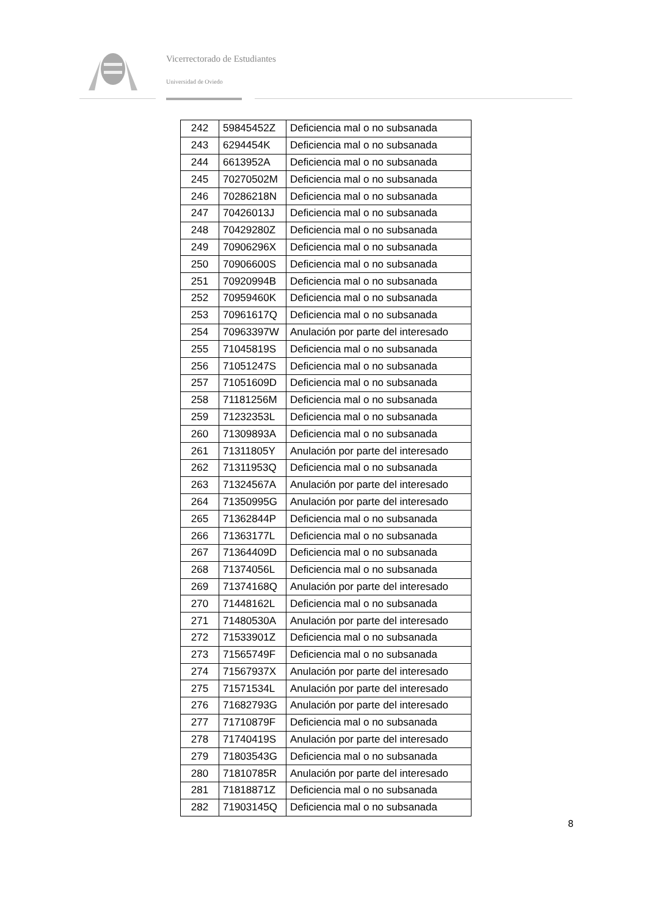Vicerrectorado de Estudiantes
Universidad de Oviedo
| 242 | 59845452Z | Deficiencia mal o no subsanada |
| 243 | 6294454K | Deficiencia mal o no subsanada |
| 244 | 6613952A | Deficiencia mal o no subsanada |
| 245 | 70270502M | Deficiencia mal o no subsanada |
| 246 | 70286218N | Deficiencia mal o no subsanada |
| 247 | 70426013J | Deficiencia mal o no subsanada |
| 248 | 70429280Z | Deficiencia mal o no subsanada |
| 249 | 70906296X | Deficiencia mal o no subsanada |
| 250 | 70906600S | Deficiencia mal o no subsanada |
| 251 | 70920994B | Deficiencia mal o no subsanada |
| 252 | 70959460K | Deficiencia mal o no subsanada |
| 253 | 70961617Q | Deficiencia mal o no subsanada |
| 254 | 70963397W | Anulación por parte del interesado |
| 255 | 71045819S | Deficiencia mal o no subsanada |
| 256 | 71051247S | Deficiencia mal o no subsanada |
| 257 | 71051609D | Deficiencia mal o no subsanada |
| 258 | 71181256M | Deficiencia mal o no subsanada |
| 259 | 71232353L | Deficiencia mal o no subsanada |
| 260 | 71309893A | Deficiencia mal o no subsanada |
| 261 | 71311805Y | Anulación por parte del interesado |
| 262 | 71311953Q | Deficiencia mal o no subsanada |
| 263 | 71324567A | Anulación por parte del interesado |
| 264 | 71350995G | Anulación por parte del interesado |
| 265 | 71362844P | Deficiencia mal o no subsanada |
| 266 | 71363177L | Deficiencia mal o no subsanada |
| 267 | 71364409D | Deficiencia mal o no subsanada |
| 268 | 71374056L | Deficiencia mal o no subsanada |
| 269 | 71374168Q | Anulación por parte del interesado |
| 270 | 71448162L | Deficiencia mal o no subsanada |
| 271 | 71480530A | Anulación por parte del interesado |
| 272 | 71533901Z | Deficiencia mal o no subsanada |
| 273 | 71565749F | Deficiencia mal o no subsanada |
| 274 | 71567937X | Anulación por parte del interesado |
| 275 | 71571534L | Anulación por parte del interesado |
| 276 | 71682793G | Anulación por parte del interesado |
| 277 | 71710879F | Deficiencia mal o no subsanada |
| 278 | 71740419S | Anulación por parte del interesado |
| 279 | 71803543G | Deficiencia mal o no subsanada |
| 280 | 71810785R | Anulación por parte del interesado |
| 281 | 71818871Z | Deficiencia mal o no subsanada |
| 282 | 71903145Q | Deficiencia mal o no subsanada |
8